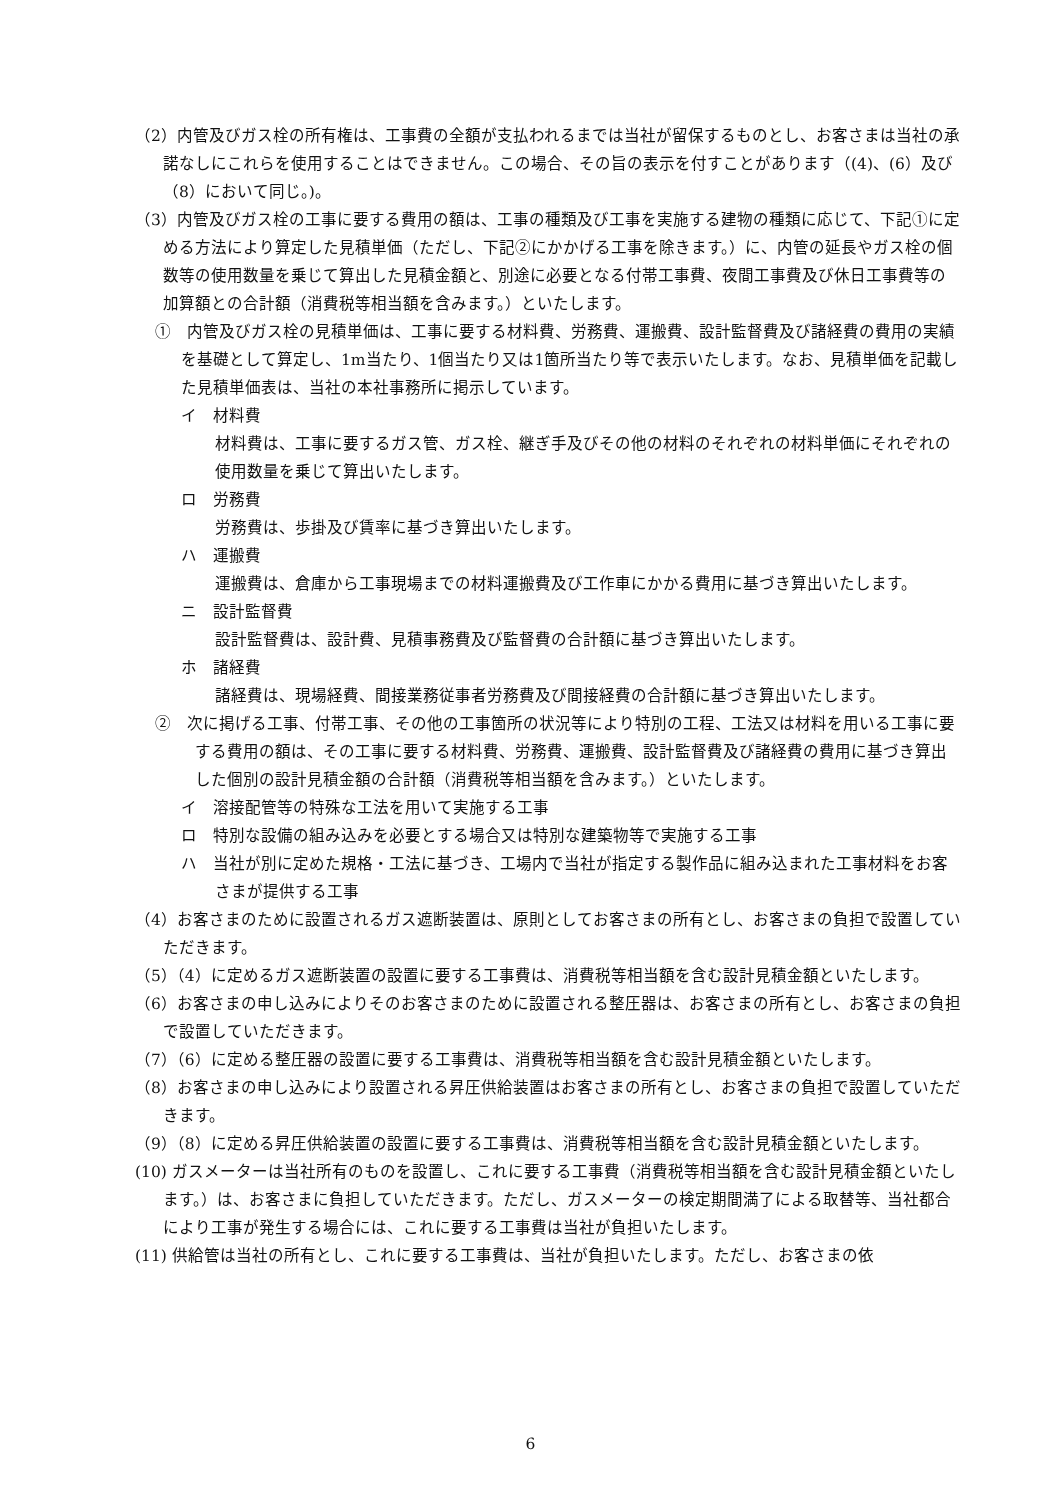（2）内管及びガス栓の所有権は、工事費の全額が支払われるまでは当社が留保するものとし、お客さまは当社の承諾なしにこれらを使用することはできません。この場合、その旨の表示を付すことがあります（(4)、(6）及び（8）において同じ。)。
（3）内管及びガス栓の工事に要する費用の額は、工事の種類及び工事を実施する建物の種類に応じて、下記①に定める方法により算定した見積単価（ただし、下記②にかかげる工事を除きます。）に、内管の延長やガス栓の個数等の使用数量を乗じて算出した見積金額と、別途に必要となる付帯工事費、夜間工事費及び休日工事費等の加算額との合計額（消費税等相当額を含みます。）といたします。
①　内管及びガス栓の見積単価は、工事に要する材料費、労務費、運搬費、設計監督費及び諸経費の費用の実績を基礎として算定し、1m当たり、1個当たり又は1箇所当たり等で表示いたします。なお、見積単価を記載した見積単価表は、当社の本社事務所に掲示しています。
イ　材料費
材料費は、工事に要するガス管、ガス栓、継ぎ手及びその他の材料のそれぞれの材料単価にそれぞれの使用数量を乗じて算出いたします。
ロ　労務費
労務費は、歩掛及び賃率に基づき算出いたします。
ハ　運搬費
運搬費は、倉庫から工事現場までの材料運搬費及び工作車にかかる費用に基づき算出いたします。
ニ　設計監督費
設計監督費は、設計費、見積事務費及び監督費の合計額に基づき算出いたします。
ホ　諸経費
諸経費は、現場経費、間接業務従事者労務費及び間接経費の合計額に基づき算出いたします。
②　次に掲げる工事、付帯工事、その他の工事箇所の状況等により特別の工程、工法又は材料を用いる工事に要する費用の額は、その工事に要する材料費、労務費、運搬費、設計監督費及び諸経費の費用に基づき算出した個別の設計見積金額の合計額（消費税等相当額を含みます。）といたします。
イ　溶接配管等の特殊な工法を用いて実施する工事
ロ　特別な設備の組み込みを必要とする場合又は特別な建築物等で実施する工事
ハ　当社が別に定めた規格・工法に基づき、工場内で当社が指定する製作品に組み込まれた工事材料をお客さまが提供する工事
（4）お客さまのために設置されるガス遮断装置は、原則としてお客さまの所有とし、お客さまの負担で設置していただきます。
（5）（4）に定めるガス遮断装置の設置に要する工事費は、消費税等相当額を含む設計見積金額といたします。
（6）お客さまの申し込みによりそのお客さまのために設置される整圧器は、お客さまの所有とし、お客さまの負担で設置していただきます。
（7）（6）に定める整圧器の設置に要する工事費は、消費税等相当額を含む設計見積金額といたします。
（8）お客さまの申し込みにより設置される昇圧供給装置はお客さまの所有とし、お客さまの負担で設置していただきます。
（9）（8）に定める昇圧供給装置の設置に要する工事費は、消費税等相当額を含む設計見積金額といたします。
(10) ガスメーターは当社所有のものを設置し、これに要する工事費（消費税等相当額を含む設計見積金額といたします。）は、お客さまに負担していただきます。ただし、ガスメーターの検定期間満了による取替等、当社都合により工事が発生する場合には、これに要する工事費は当社が負担いたします。
(11) 供給管は当社の所有とし、これに要する工事費は、当社が負担いたします。ただし、お客さまの依
6